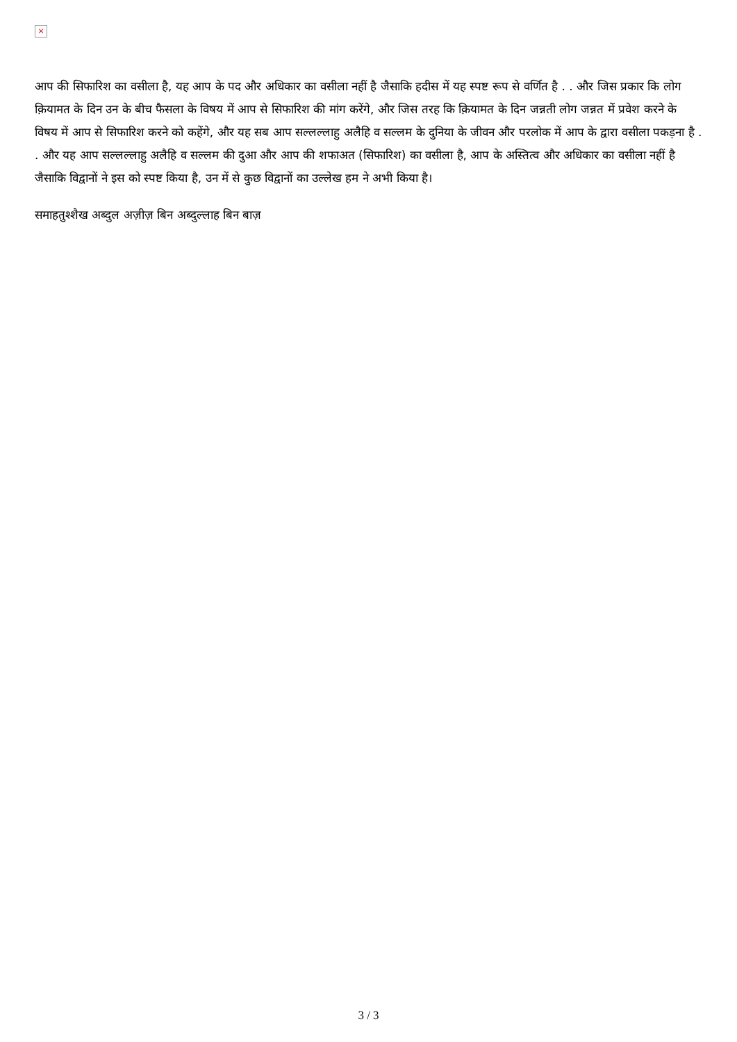×
आप की सिफारिश का वसीला है, यह आप के पद और अधिकार का वसीला नहीं है जैसाकि हदीस में यह स्पष्ट रूप से वर्णित है . . और जिस प्रकार कि लोग क़ियामत के दिन उन के बीच फैसला के विषय में आप से सिफारिश की मांग करेंगे, और जिस तरह कि क़ियामत के दिन जन्नती लोग जन्नत में प्रवेश करने के विषय में आप से सिफारिश करने को कहेंगे, और यह सब आप सल्लल्लाहु अलैहि व सल्लम के दुनिया के जीवन और परलोक में आप के द्वारा वसीला पकड़ना है . . और यह आप सल्लल्लाहु अलैहि व सल्लम की दुआ और आप की शफाअत (सिफारिश) का वसीला है, आप के अस्तित्व और अधिकार का वसीला नहीं है जैसाकि विद्वानों ने इस को स्पष्ट किया है, उन में से कुछ विद्वानों का उल्लेख हम ने अभी किया है।
समाहतुश्शैख अब्दुल अज़ीज़ बिन अब्दुल्लाह बिन बाज़
3 / 3